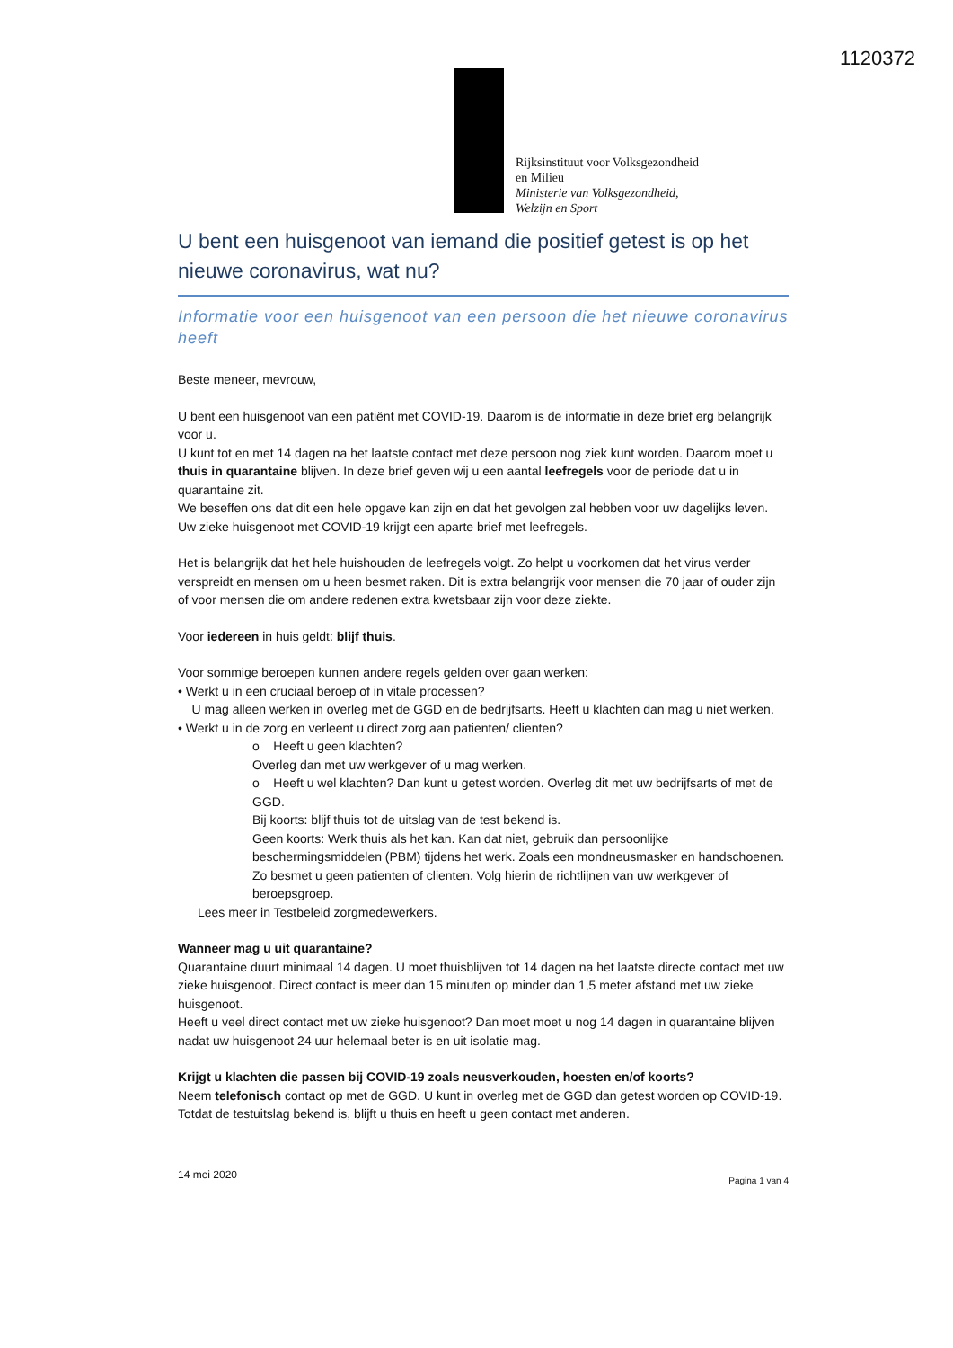1120372
Rijksinstituut voor Volksgezondheid
en Milieu
Ministerie van Volksgezondheid,
Welzijn en Sport
U bent een huisgenoot van iemand die positief getest is op het nieuwe coronavirus, wat nu?
Informatie voor een huisgenoot van een persoon die het nieuwe coronavirus heeft
Beste meneer, mevrouw,
U bent een huisgenoot van een patiënt met COVID-19. Daarom is de informatie in deze brief erg belangrijk voor u.
U kunt tot en met 14 dagen na het laatste contact met deze persoon nog ziek kunt worden. Daarom moet u thuis in quarantaine blijven. In deze brief geven wij u een aantal leefregels voor de periode dat u in quarantaine zit.
We beseffen ons dat dit een hele opgave kan zijn en dat het gevolgen zal hebben voor uw dagelijks leven. Uw zieke huisgenoot met COVID-19 krijgt een aparte brief met leefregels.
Het is belangrijk dat het hele huishouden de leefregels volgt. Zo helpt u voorkomen dat het virus verder verspreidt en mensen om u heen besmet raken. Dit is extra belangrijk voor mensen die 70 jaar of ouder zijn of voor mensen die om andere redenen extra kwetsbaar zijn voor deze ziekte.
Voor iedereen in huis geldt: blijf thuis.
Voor sommige beroepen kunnen andere regels gelden over gaan werken:
• Werkt u in een cruciaal beroep of in vitale processen?
U mag alleen werken in overleg met de GGD en de bedrijfsarts. Heeft u klachten dan mag u niet werken.
• Werkt u in de zorg en verleent u direct zorg aan patienten/ clienten?
o Heeft u geen klachten?
Overleg dan met uw werkgever of u mag werken.
o Heeft u wel klachten? Dan kunt u getest worden. Overleg dit met uw bedrijfsarts of met de GGD.
Bij koorts: blijf thuis tot de uitslag van de test bekend is.
Geen koorts: Werk thuis als het kan. Kan dat niet, gebruik dan persoonlijke beschermingsmiddelen (PBM) tijdens het werk. Zoals een mondneusmasker en handschoenen. Zo besmet u geen patienten of clienten. Volg hierin de richtlijnen van uw werkgever of beroepsgroep.
Lees meer in Testbeleid zorgmedewerkers.
Wanneer mag u uit quarantaine?
Quarantaine duurt minimaal 14 dagen. U moet thuisblijven tot 14 dagen na het laatste directe contact met uw zieke huisgenoot. Direct contact is meer dan 15 minuten op minder dan 1,5 meter afstand met uw zieke huisgenoot.
Heeft u veel direct contact met uw zieke huisgenoot? Dan moet moet u nog 14 dagen in quarantaine blijven nadat uw huisgenoot 24 uur helemaal beter is en uit isolatie mag.
Krijgt u klachten die passen bij COVID-19 zoals neusverkouden, hoesten en/of koorts?
Neem telefonisch contact op met de GGD. U kunt in overleg met de GGD dan getest worden op COVID-19. Totdat de testuitslag bekend is, blijft u thuis en heeft u geen contact met anderen.
14 mei 2020 Pagina 1 van 4